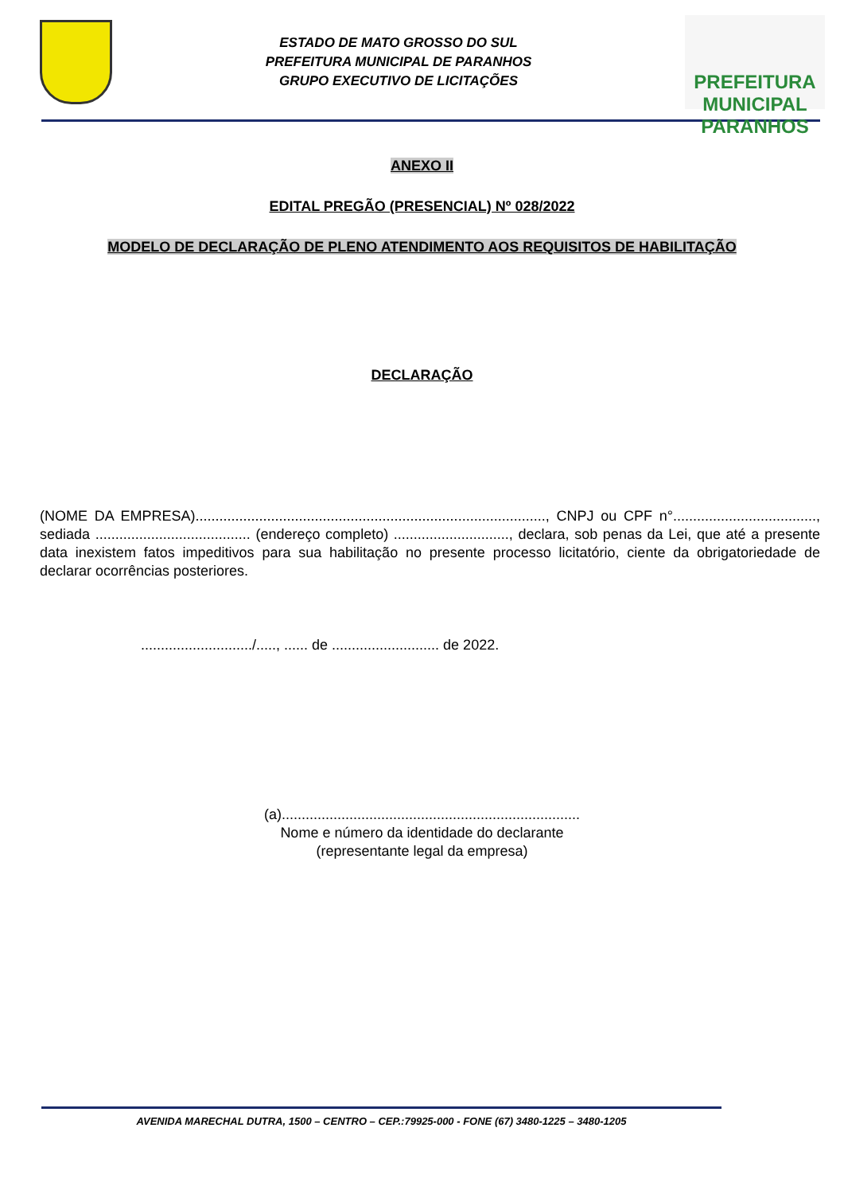ESTADO DE MATO GROSSO DO SUL
PREFEITURA MUNICIPAL DE PARANHOS
GRUPO EXECUTIVO DE LICITAÇÕES
PREFEITURA MUNICIPAL
PARANHOS
ANEXO II
EDITAL PREGÃO (PRESENCIAL) Nº 028/2022
MODELO DE DECLARAÇÃO DE PLENO ATENDIMENTO AOS REQUISITOS DE HABILITAÇÃO
DECLARAÇÃO
(NOME DA EMPRESA)........................................................................................, CNPJ ou CPF n°...................................., sediada ....................................... (endereço completo) ............................., declara, sob penas da Lei, que até a presente data inexistem fatos impeditivos para sua habilitação no presente processo licitatório, ciente da obrigatoriedade de declarar ocorrências posteriores.
............................/....., ...... de ........................... de 2022.
(a)...........................................................................
Nome e número da identidade do declarante
(representante legal da empresa)
AVENIDA MARECHAL DUTRA, 1500 – CENTRO – CEP.:79925-000 - FONE (67) 3480-1225 – 3480-1205